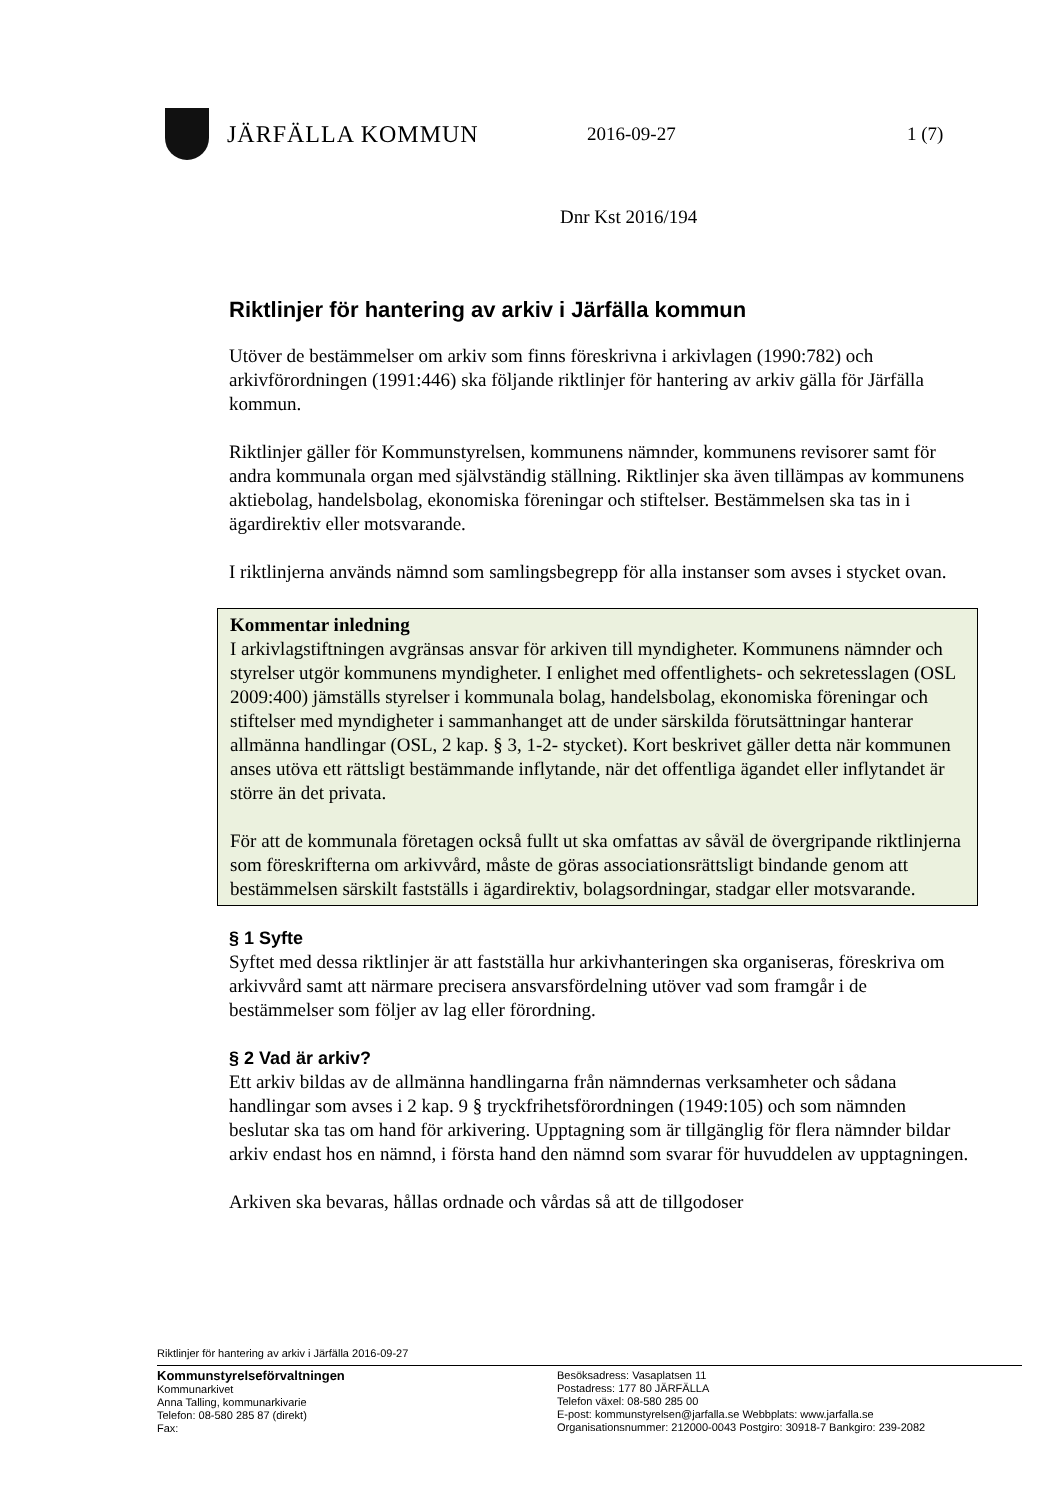JÄRFÄLLA KOMMUN
2016-09-27 1 (7)
Dnr Kst 2016/194
Riktlinjer för hantering av arkiv i Järfälla kommun
Utöver de bestämmelser om arkiv som finns föreskrivna i arkivlagen (1990:782) och arkivförordningen (1991:446) ska följande riktlinjer för hantering av arkiv gälla för Järfälla kommun.
Riktlinjer gäller för Kommunstyrelsen, kommunens nämnder, kommunens revisorer samt för andra kommunala organ med självständig ställning. Riktlinjer ska även tillämpas av kommunens aktiebolag, handelsbolag, ekonomiska föreningar och stiftelser. Bestämmelsen ska tas in i ägardirektiv eller motsvarande.
I riktlinjerna används nämnd som samlingsbegrepp för alla instanser som avses i stycket ovan.
Kommentar inledning
I arkivlagstiftningen avgränsas ansvar för arkiven till myndigheter. Kommunens nämnder och styrelser utgör kommunens myndigheter. I enlighet med offentlighets- och sekretesslagen (OSL 2009:400) jämställs styrelser i kommunala bolag, handelsbolag, ekonomiska föreningar och stiftelser med myndigheter i sammanhanget att de under särskilda förutsättningar hanterar allmänna handlingar (OSL, 2 kap. § 3, 1-2- stycket). Kort beskrivet gäller detta när kommunen anses utöva ett rättsligt bestämmande inflytande, när det offentliga ägandet eller inflytandet är större än det privata.
För att de kommunala företagen också fullt ut ska omfattas av såväl de övergripande riktlinjerna som föreskrifterna om arkivvård, måste de göras associationsrättsligt bindande genom att bestämmelsen särskilt fastställs i ägardirektiv, bolagsordningar, stadgar eller motsvarande.
§ 1 Syfte
Syftet med dessa riktlinjer är att fastställa hur arkivhanteringen ska organiseras, föreskriva om arkivvård samt att närmare precisera ansvarsfördelning utöver vad som framgår i de bestämmelser som följer av lag eller förordning.
§ 2 Vad är arkiv?
Ett arkiv bildas av de allmänna handlingarna från nämndernas verksamheter och sådana handlingar som avses i 2 kap. 9 § tryckfrihetsförordningen (1949:105) och som nämnden beslutar ska tas om hand för arkivering. Upptagning som är tillgänglig för flera nämnder bildar arkiv endast hos en nämnd, i första hand den nämnd som svarar för huvuddelen av upptagningen.
Arkiven ska bevaras, hållas ordnade och vårdas så att de tillgodoser
Riktlinjer för hantering av arkiv i Järfälla 2016-09-27
Kommunstyrelseförvaltningen
Kommunarkivet
Anna Talling, kommunarkivarie
Telefon: 08-580 285 87 (direkt)
Fax:
Besöksadress: Vasaplatsen 11
Postadress: 177 80 JÄRFÄLLA
Telefon växel: 08-580 285 00
E-post: kommunstyrelsen@jarfalla.se Webbplats: www.jarfalla.se
Organisationsnummer: 212000-0043 Postgiro: 30918-7 Bankgiro: 239-2082